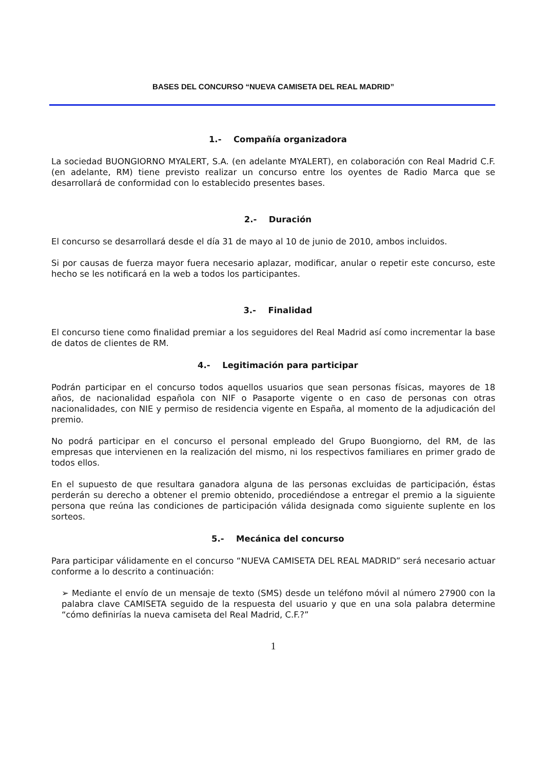BASES DEL CONCURSO “NUEVA CAMISETA DEL REAL MADRID”
1.- Compañía organizadora
La sociedad BUONGIORNO MYALERT, S.A. (en adelante MYALERT), en colaboración con Real Madrid C.F. (en adelante, RM) tiene previsto realizar un concurso entre los oyentes de Radio Marca que se desarrollará de conformidad con lo establecido presentes bases.
2.- Duración
El concurso se desarrollará desde el día 31 de mayo al 10 de junio de 2010, ambos incluidos.
Si por causas de fuerza mayor fuera necesario aplazar, modificar, anular o repetir este concurso, este hecho se les notificará en la web a todos los participantes.
3.- Finalidad
El concurso tiene como finalidad premiar a los seguidores del Real Madrid así como incrementar la base de datos de clientes de RM.
4.- Legitimación para participar
Podrán participar en el concurso todos aquellos usuarios que sean personas físicas, mayores de 18 años, de nacionalidad española con NIF o Pasaporte vigente o en caso de personas con otras nacionalidades, con NIE y permiso de residencia vigente en España, al momento de la adjudicación del premio.
No podrá participar en el concurso el personal empleado del Grupo Buongiorno, del RM, de las empresas que intervienen en la realización del mismo, ni los respectivos familiares en primer grado de todos ellos.
En el supuesto de que resultara ganadora alguna de las personas excluidas de participación, éstas perderán su derecho a obtener el premio obtenido, procediéndose a entregar el premio a la siguiente persona que reúna las condiciones de participación válida designada como siguiente suplente en los sorteos.
5.- Mecánica del concurso
Para participar válidamente en el concurso “NUEVA CAMISETA DEL REAL MADRID” será necesario actuar conforme a lo descrito a continuación:
➢ Mediante el envío de un mensaje de texto (SMS) desde un teléfono móvil al número 27900 con la palabra clave CAMISETA seguido de la respuesta del usuario y que en una sola palabra determine “cómo definirías la nueva camiseta del Real Madrid, C.F.?”
1